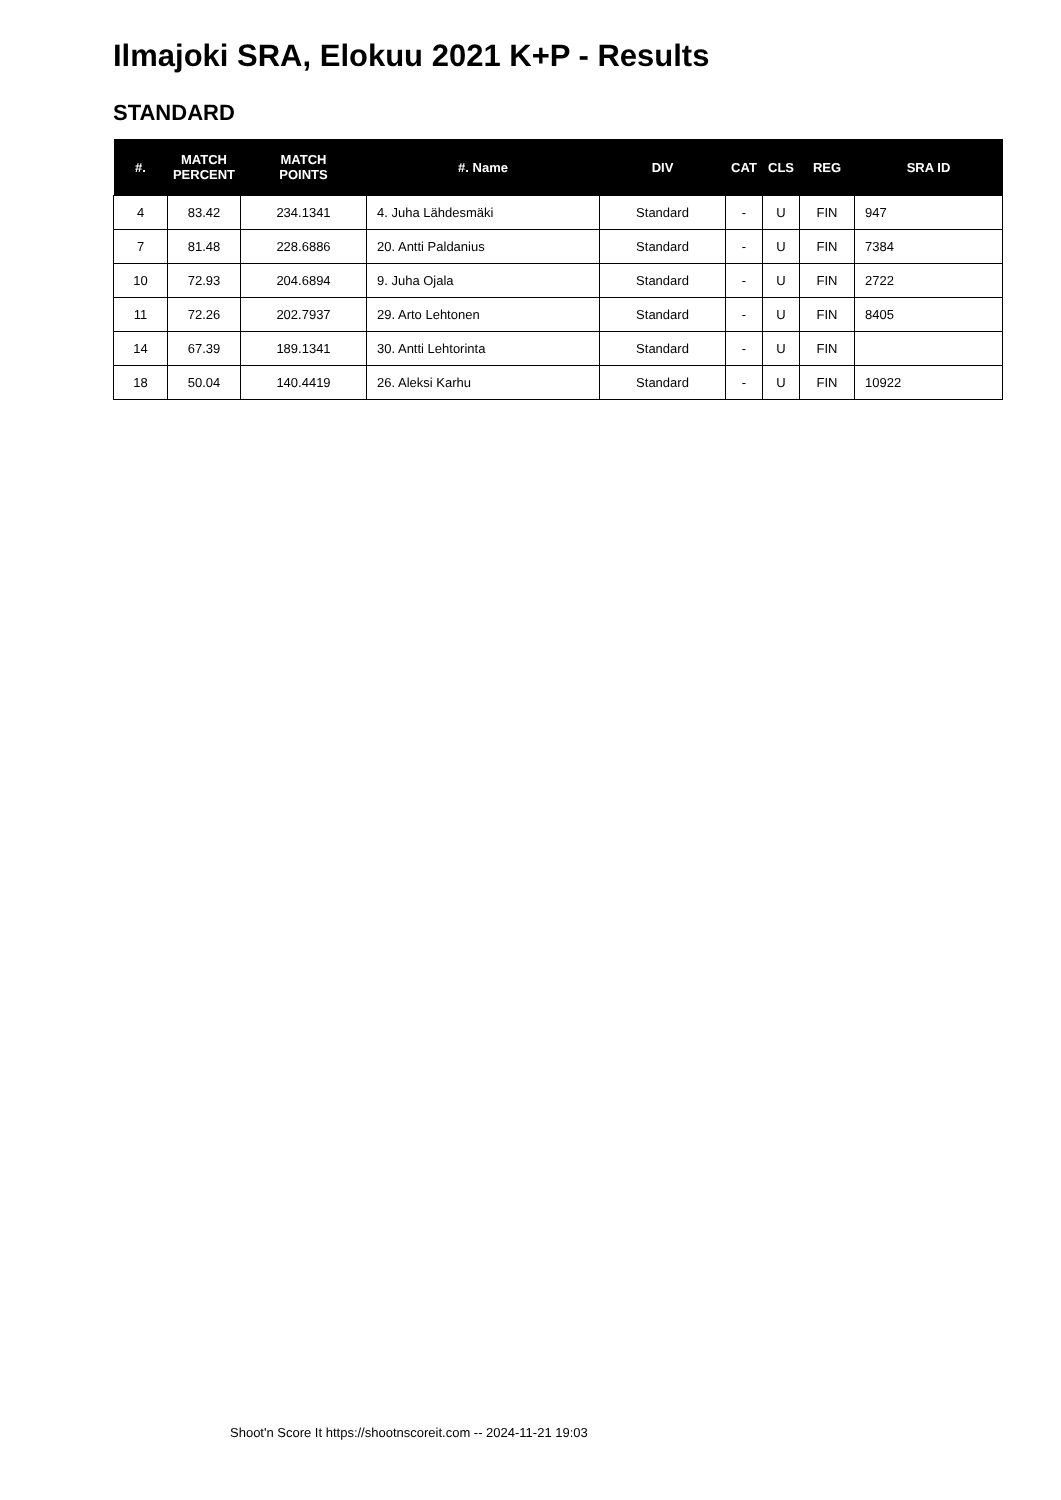Ilmajoki SRA, Elokuu 2021 K+P - Results
STANDARD
| #. | MATCH PERCENT | MATCH POINTS | #. Name | DIV | CAT | CLS | REG | SRA ID |
| --- | --- | --- | --- | --- | --- | --- | --- | --- |
| 4 | 83.42 | 234.1341 | 4. Juha Lähdesmäki | Standard | - | U | FIN | 947 |
| 7 | 81.48 | 228.6886 | 20. Antti Paldanius | Standard | - | U | FIN | 7384 |
| 10 | 72.93 | 204.6894 | 9. Juha Ojala | Standard | - | U | FIN | 2722 |
| 11 | 72.26 | 202.7937 | 29. Arto Lehtonen | Standard | - | U | FIN | 8405 |
| 14 | 67.39 | 189.1341 | 30. Antti Lehtorinta | Standard | - | U | FIN | |
| 18 | 50.04 | 140.4419 | 26. Aleksi Karhu | Standard | - | U | FIN | 10922 |
Shoot'n Score It https://shootnscoreit.com -- 2024-11-21 19:03